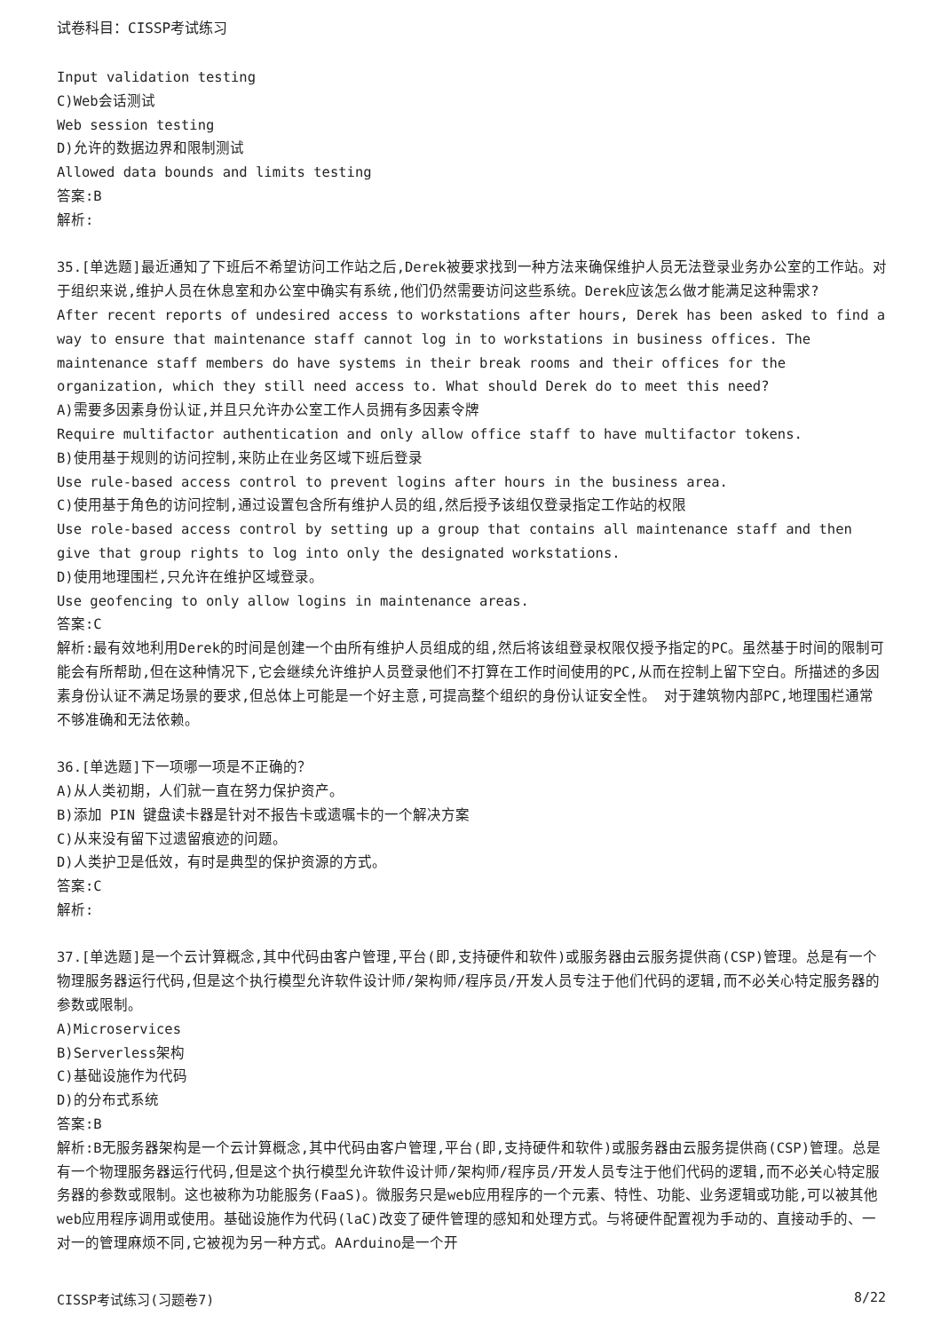试卷科目：CISSP考试练习
Input validation testing
C)Web会话测试
Web session testing
D)允许的数据边界和限制测试
Allowed data bounds and limits testing
答案:B
解析:
35.[单选题]最近通知了下班后不希望访问工作站之后,Derek被要求找到一种方法来确保维护人员无法登录业务办公室的工作站。对于组织来说,维护人员在休息室和办公室中确实有系统,他们仍然需要访问这些系统。Derek应该怎么做才能满足这种需求?
After recent reports of undesired access to workstations after hours, Derek has been asked to find a way to ensure that maintenance staff cannot log in to workstations in business offices. The maintenance staff members do have systems in their break rooms and their offices for the organization, which they still need access to. What should Derek do to meet this need?
A)需要多因素身份认证,并且只允许办公室工作人员拥有多因素令牌
Require multifactor authentication and only allow office staff to have multifactor tokens.
B)使用基于规则的访问控制,来防止在业务区域下班后登录
Use rule-based access control to prevent logins after hours in the business area.
C)使用基于角色的访问控制,通过设置包含所有维护人员的组,然后授予该组仅登录指定工作站的权限
Use role-based access control by setting up a group that contains all maintenance staff and then give that group rights to log into only the designated workstations.
D)使用地理围栏,只允许在维护区域登录。
Use geofencing to only allow logins in maintenance areas.
答案:C
解析:最有效地利用Derek的时间是创建一个由所有维护人员组成的组,然后将该组登录权限仅授予指定的PC。虽然基于时间的限制可能会有所帮助,但在这种情况下,它会继续允许维护人员登录他们不打算在工作时间使用的PC,从而在控制上留下空白。所描述的多因素身份认证不满足场景的要求,但总体上可能是一个好主意,可提高整个组织的身份认证安全性。 对于建筑物内部PC,地理围栏通常不够准确和无法依赖。
36.[单选题]下一项哪一项是不正确的？
A)从人类初期，人们就一直在努力保护资产。
B)添加 PIN 键盘读卡器是针对不报告卡或遗嘱卡的一个解决方案
C)从来没有留下过遗留痕迹的问题。
D)人类护卫是低效，有时是典型的保护资源的方式。
答案:C
解析:
37.[单选题]是一个云计算概念,其中代码由客户管理,平台(即,支持硬件和软件)或服务器由云服务提供商(CSP)管理。总是有一个物理服务器运行代码,但是这个执行模型允许软件设计师/架构师/程序员/开发人员专注于他们代码的逻辑,而不必关心特定服务器的参数或限制。
A)Microservices
B)Serverless架构
C)基础设施作为代码
D)的分布式系统
答案:B
解析:B无服务器架构是一个云计算概念,其中代码由客户管理,平台(即,支持硬件和软件)或服务器由云服务提供商(CSP)管理。总是有一个物理服务器运行代码,但是这个执行模型允许软件设计师/架构师/程序员/开发人员专注于他们代码的逻辑,而不必关心特定服务器的参数或限制。这也被称为功能服务(FaaS)。微服务只是web应用程序的一个元素、特性、功能、业务逻辑或功能,可以被其他web应用程序调用或使用。基础设施作为代码(laC)改变了硬件管理的感知和处理方式。与将硬件配置视为手动的、直接动手的、一对一的管理麻烦不同,它被视为另一种方式。AArduino是一个开
CISSP考试练习(习题卷7) 8/22